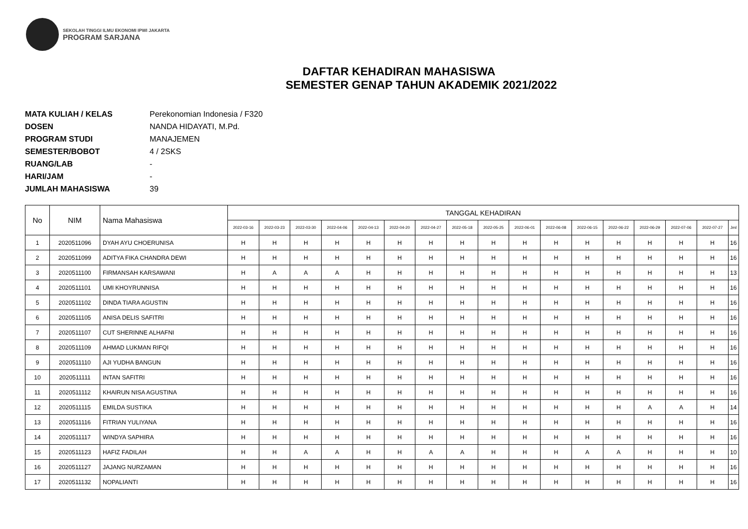SEKOLAH TINGGI ILMU EKONOMI IPWI JAKARTA
PROGRAM SARJANA
DAFTAR KEHADIRAN MAHASISWA
SEMESTER GENAP TAHUN AKADEMIK 2021/2022
MATA KULIAH / KELAS Perekonomian Indonesia / F320
DOSEN NANDA HIDAYATI, M.Pd.
PROGRAM STUDI MANAJEMEN
SEMESTER/BOBOT 4 / 2SKS
RUANG/LAB -
HARI/JAM -
JUMLAH MAHASISWA 39
| No | NIM | Nama Mahasiswa | TANGGAL KEHADIRAN | | | | | | | | | | | | | | | | |
| --- | --- | --- | --- | --- | --- | --- | --- | --- | --- | --- | --- | --- | --- | --- | --- | --- | --- | --- | --- |
| | | | 2022-03-16 | 2022-03-23 | 2022-03-30 | 2022-04-06 | 2022-04-13 | 2022-04-20 | 2022-04-27 | 2022-05-18 | 2022-05-25 | 2022-06-01 | 2022-06-08 | 2022-06-15 | 2022-06-22 | 2022-06-29 | 2022-07-06 | 2022-07-27 | Jml |
| 1 | 2020511096 | DYAH AYU CHOERUNISA | H | H | H | H | H | H | H | H | H | H | H | H | H | H | H | H | 16 |
| 2 | 2020511099 | ADITYA FIKA CHANDRA DEWI | H | H | H | H | H | H | H | H | H | H | H | H | H | H | H | H | 16 |
| 3 | 2020511100 | FIRMANSAH KARSAWANI | H | A | A | A | H | H | H | H | H | H | H | H | H | H | H | H | 13 |
| 4 | 2020511101 | UMI KHOYRUNNISA | H | H | H | H | H | H | H | H | H | H | H | H | H | H | H | H | 16 |
| 5 | 2020511102 | DINDA TIARA AGUSTIN | H | H | H | H | H | H | H | H | H | H | H | H | H | H | H | H | 16 |
| 6 | 2020511105 | ANISA DELIS SAFITRI | H | H | H | H | H | H | H | H | H | H | H | H | H | H | H | H | 16 |
| 7 | 2020511107 | CUT SHERINNE ALHAFNI | H | H | H | H | H | H | H | H | H | H | H | H | H | H | H | H | 16 |
| 8 | 2020511109 | AHMAD LUKMAN RIFQI | H | H | H | H | H | H | H | H | H | H | H | H | H | H | H | H | 16 |
| 9 | 2020511110 | AJI YUDHA BANGUN | H | H | H | H | H | H | H | H | H | H | H | H | H | H | H | H | 16 |
| 10 | 2020511111 | INTAN SAFITRI | H | H | H | H | H | H | H | H | H | H | H | H | H | H | H | H | 16 |
| 11 | 2020511112 | KHAIRUN NISA AGUSTINA | H | H | H | H | H | H | H | H | H | H | H | H | H | H | H | H | 16 |
| 12 | 2020511115 | EMILDA SUSTIKA | H | H | H | H | H | H | H | H | H | H | H | H | H | A | A | H | 14 |
| 13 | 2020511116 | FITRIAN YULIYANA | H | H | H | H | H | H | H | H | H | H | H | H | H | H | H | H | 16 |
| 14 | 2020511117 | WINDYA SAPHIRA | H | H | H | H | H | H | H | H | H | H | H | H | H | H | H | H | 16 |
| 15 | 2020511123 | HAFIZ FADILAH | H | H | A | A | H | H | A | A | H | H | H | A | A | H | H | H | 10 |
| 16 | 2020511127 | JAJANG NURZAMAN | H | H | H | H | H | H | H | H | H | H | H | H | H | H | H | H | 16 |
| 17 | 2020511132 | NOPALIANTI | H | H | H | H | H | H | H | H | H | H | H | H | H | H | H | H | 16 |